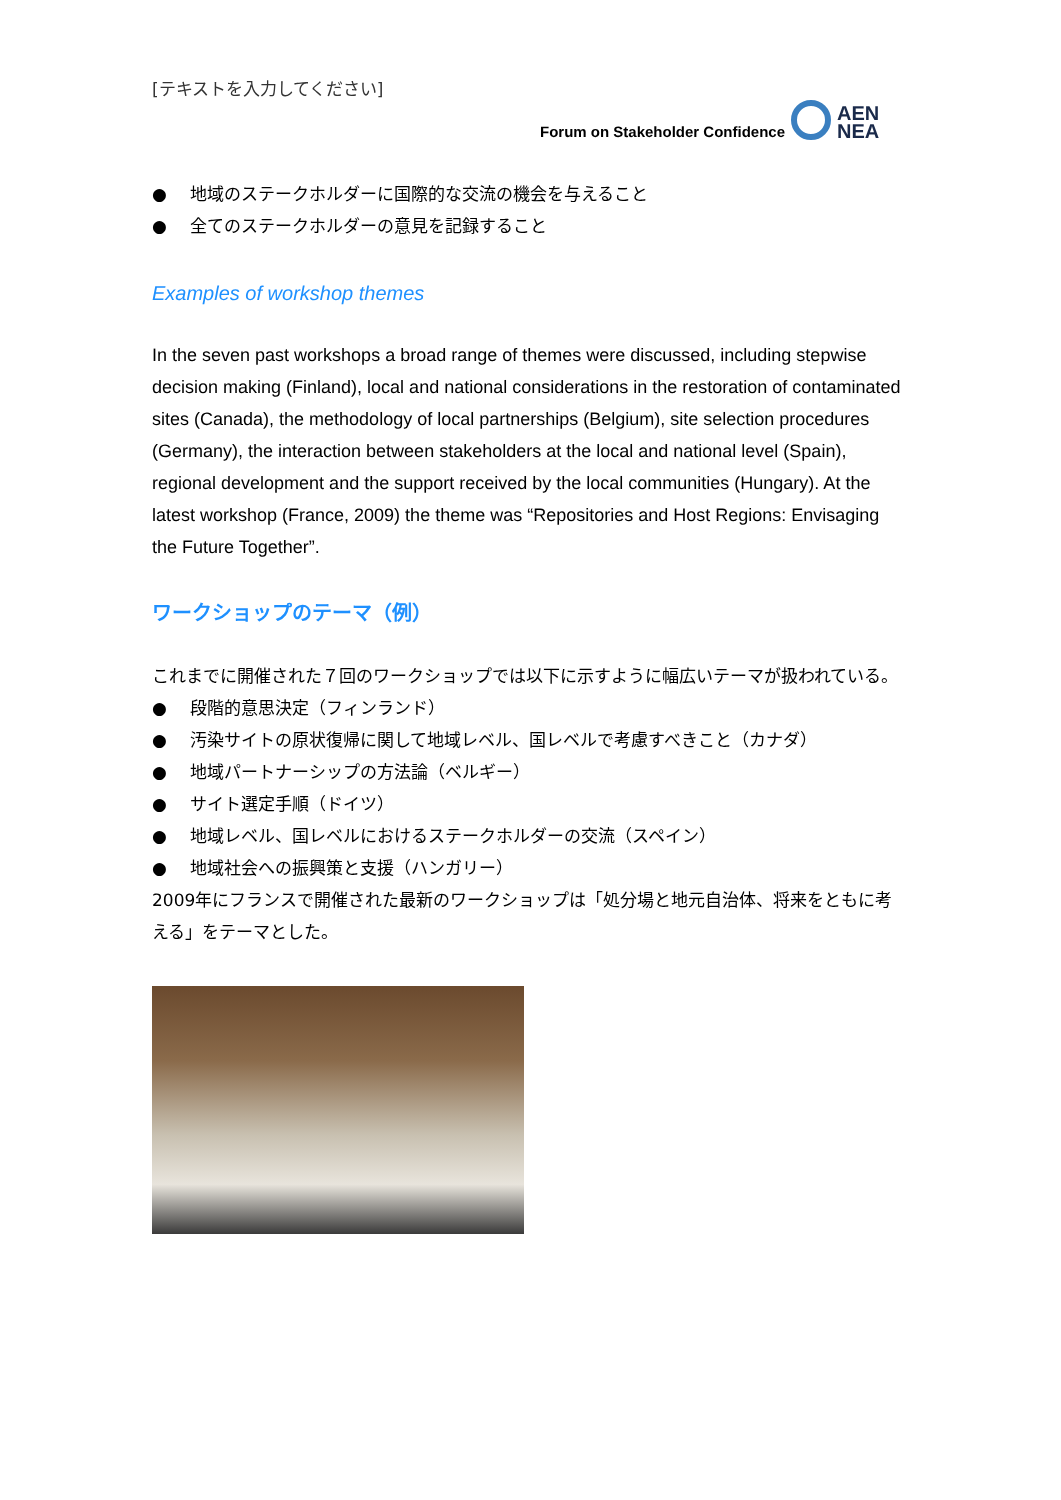[テキストを入力してください]
Forum on Stakeholder Confidence
AEN
NEA
● 地域のステークホルダーに国際的な交流の機会を与えること
● 全てのステークホルダーの意見を記録すること
Examples of workshop themes
In the seven past workshops a broad range of themes were discussed, including stepwise decision making (Finland), local and national considerations in the restoration of contaminated sites (Canada), the methodology of local partnerships (Belgium), site selection procedures (Germany), the interaction between stakeholders at the local and national level (Spain), regional development and the support received by the local communities (Hungary). At the latest workshop (France, 2009) the theme was “Repositories and Host Regions: Envisaging the Future Together”.
ワークショップのテーマ（例）
これまでに開催された７回のワークショップでは以下に示すように幅広いテーマが扱われている。
● 段階的意思決定（フィンランド）
● 汚染サイトの原状復帰に関して地域レベル、国レベルで考慮すべきこと（カナダ）
● 地域パートナーシップの方法論（ベルギー）
● サイト選定手順（ドイツ）
● 地域レベル、国レベルにおけるステークホルダーの交流（スペイン）
● 地域社会への振興策と支援（ハンガリー）
2009年にフランスで開催された最新のワークショップは「処分場と地元自治体、将来をともに考える」をテーマとした。